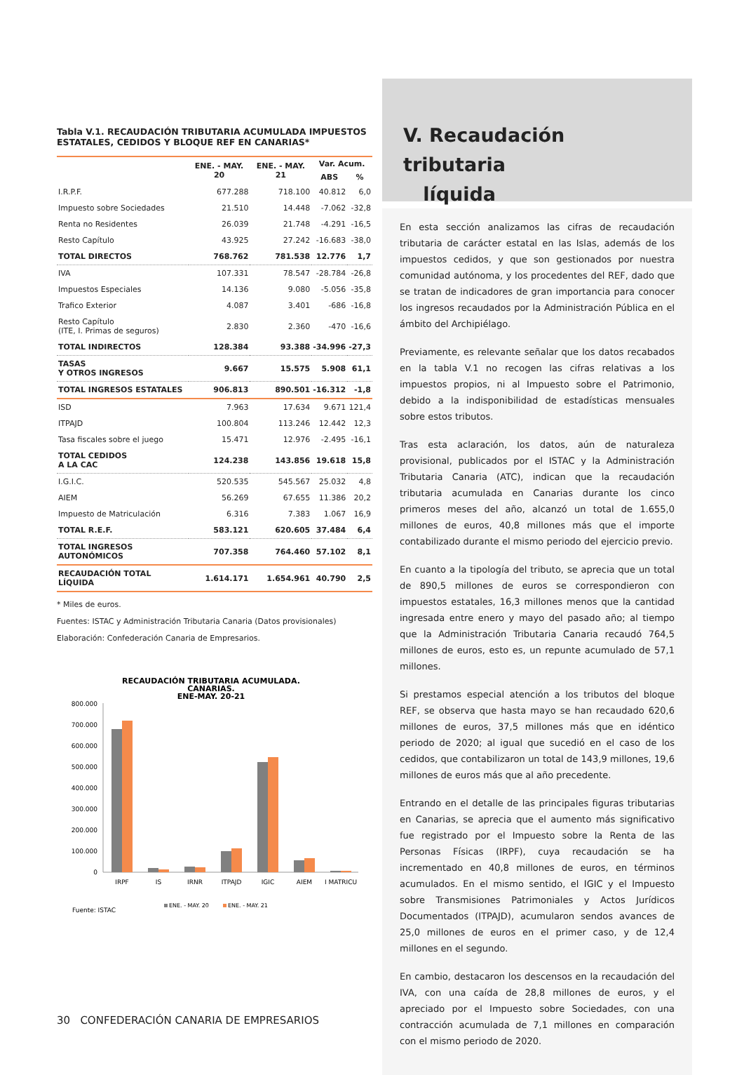Tabla V.1. RECAUDACIÓN TRIBUTARIA ACUMULADA IMPUESTOS ESTATALES, CEDIDOS Y BLOQUE REF EN CANARIAS*
| | ENE. - MAY. 20 | ENE. - MAY. 21 | Var. Acum. | |
| --- | --- | --- | --- | --- |
| | | | ABS | % |
| I.R.P.F. | 677.288 | 718.100 | 40.812 | 6,0 |
| Impuesto sobre Sociedades | 21.510 | 14.448 | -7.062 | -32,8 |
| Renta no Residentes | 26.039 | 21.748 | -4.291 | -16,5 |
| Resto Capítulo | 43.925 | 27.242 | -16.683 | -38,0 |
| TOTAL DIRECTOS | 768.762 | 781.538 | 12.776 | 1,7 |
| IVA | 107.331 | 78.547 | -28.784 | -26,8 |
| Impuestos Especiales | 14.136 | 9.080 | -5.056 | -35,8 |
| Trafico Exterior | 4.087 | 3.401 | -686 | -16,8 |
| Resto Capítulo (ITE, I. Primas de seguros) | 2.830 | 2.360 | -470 | -16,6 |
| TOTAL INDIRECTOS | 128.384 | 93.388 | -34.996 | -27,3 |
| TASAS Y OTROS INGRESOS | 9.667 | 15.575 | 5.908 | 61,1 |
| TOTAL INGRESOS ESTATALES | 906.813 | 890.501 | -16.312 | -1,8 |
| ISD | 7.963 | 17.634 | 9.671 | 121,4 |
| ITPAJD | 100.804 | 113.246 | 12.442 | 12,3 |
| Tasa fiscales sobre el juego | 15.471 | 12.976 | -2.495 | -16,1 |
| TOTAL CEDIDOS A LA CAC | 124.238 | 143.856 | 19.618 | 15,8 |
| I.G.I.C. | 520.535 | 545.567 | 25.032 | 4,8 |
| AIEM | 56.269 | 67.655 | 11.386 | 20,2 |
| Impuesto de Matriculación | 6.316 | 7.383 | 1.067 | 16,9 |
| TOTAL R.E.F. | 583.121 | 620.605 | 37.484 | 6,4 |
| TOTAL INGRESOS AUTONÓMICOS | 707.358 | 764.460 | 57.102 | 8,1 |
| RECAUDACIÓN TOTAL LÍQUIDA | 1.614.171 | 1.654.961 | 40.790 | 2,5 |
* Miles de euros.
Fuentes: ISTAC y Administración Tributaria Canaria (Datos provisionales)
Elaboración: Confederación Canaria de Empresarios.
RECAUDACIÓN TRIBUTARIA ACUMULADA.
CANARIAS.
ENE-MAY. 20-21
800.000
700.000
600.000
500.000
400.000
300.000
200.000
100.000
0
IRPF
IS
IRNR
ITPAJD
IGIC
AIEM
I MATRICU
ENE. - MAY. 20
ENE. - MAY. 21
Fuente: ISTAC
V. Recaudación tributaria
líquida
En esta sección analizamos las cifras de recaudación tributaria de carácter estatal en las Islas, además de los impuestos cedidos, y que son gestionados por nuestra comunidad autónoma, y los procedentes del REF, dado que se tratan de indicadores de gran importancia para conocer los ingresos recaudados por la Administración Pública en el ámbito del Archipiélago.
Previamente, es relevante señalar que los datos recabados en la tabla V.1 no recogen las cifras relativas a los impuestos propios, ni al Impuesto sobre el Patrimonio, debido a la indisponibilidad de estadísticas mensuales sobre estos tributos.
Tras esta aclaración, los datos, aún de naturaleza provisional, publicados por el ISTAC y la Administración Tributaria Canaria (ATC), indican que la recaudación tributaria acumulada en Canarias durante los cinco primeros meses del año, alcanzó un total de 1.655,0 millones de euros, 40,8 millones más que el importe contabilizado durante el mismo periodo del ejercicio previo.
En cuanto a la tipología del tributo, se aprecia que un total de 890,5 millones de euros se correspondieron con impuestos estatales, 16,3 millones menos que la cantidad ingresada entre enero y mayo del pasado año; al tiempo que la Administración Tributaria Canaria recaudó 764,5 millones de euros, esto es, un repunte acumulado de 57,1 millones.
Si prestamos especial atención a los tributos del bloque REF, se observa que hasta mayo se han recaudado 620,6 millones de euros, 37,5 millones más que en idéntico periodo de 2020; al igual que sucedió en el caso de los cedidos, que contabilizaron un total de 143,9 millones, 19,6 millones de euros más que al año precedente.
Entrando en el detalle de las principales figuras tributarias en Canarias, se aprecia que el aumento más significativo fue registrado por el Impuesto sobre la Renta de las Personas Físicas (IRPF), cuya recaudación se ha incrementado en 40,8 millones de euros, en términos acumulados. En el mismo sentido, el IGIC y el Impuesto sobre Transmisiones Patrimoniales y Actos Jurídicos Documentados (ITPAJD), acumularon sendos avances de 25,0 millones de euros en el primer caso, y de 12,4 millones en el segundo.
En cambio, destacaron los descensos en la recaudación del IVA, con una caída de 28,8 millones de euros, y el apreciado por el Impuesto sobre Sociedades, con una contracción acumulada de 7,1 millones en comparación con el mismo periodo de 2020.
30 CONFEDERACIÓN CANARIA DE EMPRESARIOS